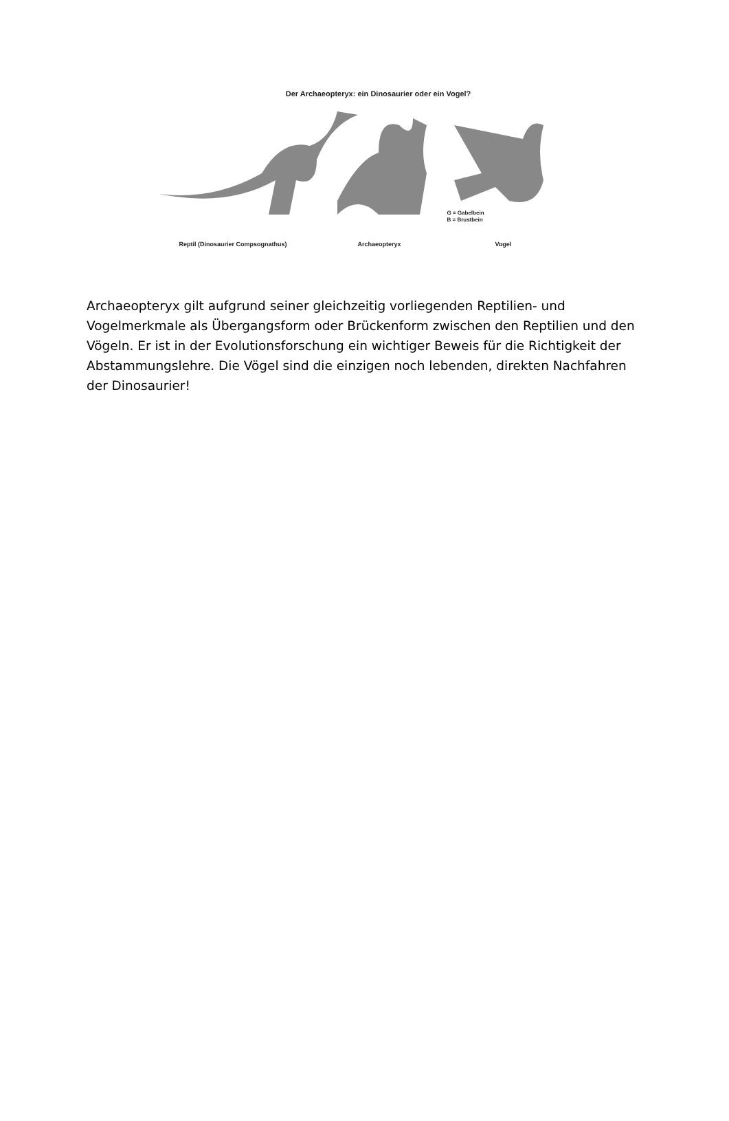Der Archaeopteryx: ein Dinosaurier oder ein Vogel?
G = Gabelbein
B = Brustbein
Reptil (Dinosaurier Compsognathus) Archaeopteryx Vogel
Archaeopteryx gilt aufgrund seiner gleichzeitig vorliegenden Reptilien- und Vogelmerkmale als Übergangsform oder Brückenform zwischen den Reptilien und den Vögeln. Er ist in der Evolutionsforschung ein wichtiger Beweis für die Richtigkeit der Abstammungslehre. Die Vögel sind die einzigen noch lebenden, direkten Nachfahren der Dinosaurier!